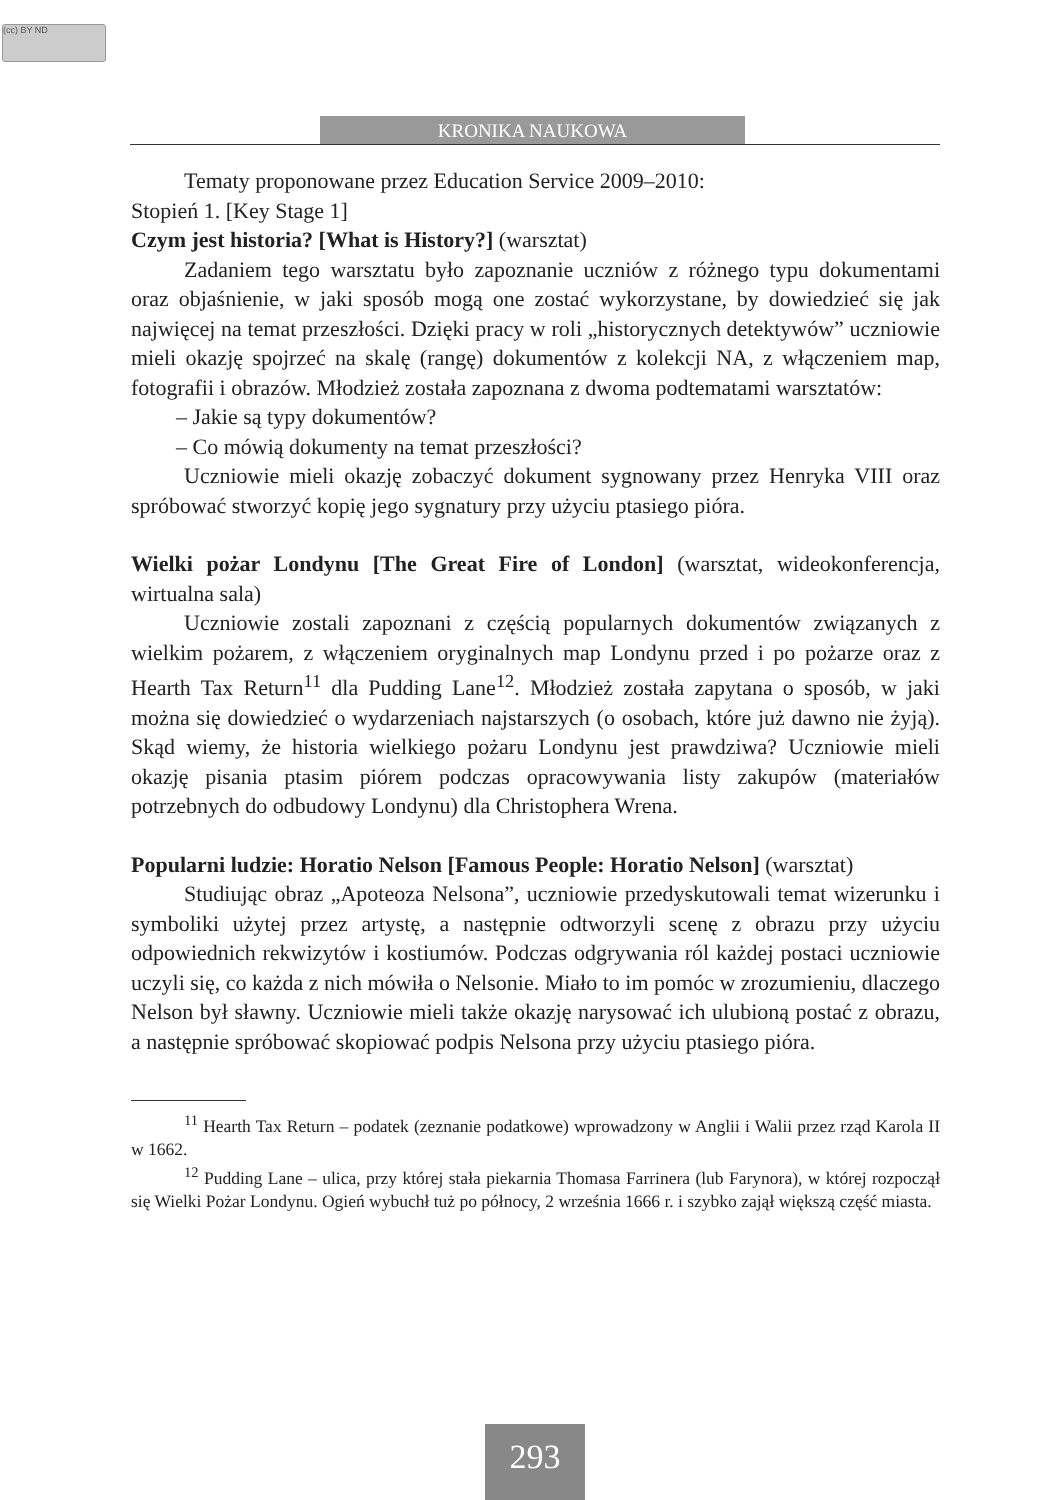(cc) BY ND
KRONIKA NAUKOWA
Tematy proponowane przez Education Service 2009–2010:
Stopień 1. [Key Stage 1]
Czym jest historia? [What is History?] (warsztat)
Zadaniem tego warsztatu było zapoznanie uczniów z różnego typu dokumentami oraz objaśnienie, w jaki sposób mogą one zostać wykorzystane, by dowiedzieć się jak najwięcej na temat przeszłości. Dzięki pracy w roli „historycznych detektywów” uczniowie mieli okazję spojrzeć na skalę (rangę) dokumentów z kolekcji NA, z włączeniem map, fotografii i obrazów. Młodzież została zapoznana z dwoma podtematami warsztatów:
– Jakie są typy dokumentów?
– Co mówią dokumenty na temat przeszłości?
Uczniowie mieli okazję zobaczyć dokument sygnowany przez Henryka VIII oraz spróbować stworzyć kopię jego sygnatury przy użyciu ptasiego pióra.
Wielki pożar Londynu [The Great Fire of London] (warsztat, wideokonferencja, wirtualna sala)
Uczniowie zostali zapoznani z częścią popularnych dokumentów związanych z wielkim pożarem, z włączeniem oryginalnych map Londynu przed i po pożarze oraz z Hearth Tax Return<sup>11</sup> dla Pudding Lane<sup>12</sup>. Młodzież została zapytana o sposób, w jaki można się dowiedzieć o wydarzeniach najstarszych (o osobach, które już dawno nie żyją). Skąd wiemy, że historia wielkiego pożaru Londynu jest prawdziwa? Uczniowie mieli okazję pisania ptasim piórem podczas opracowywania listy zakupów (materiałów potrzebnych do odbudowy Londynu) dla Christophera Wrena.
Popularni ludzie: Horatio Nelson [Famous People: Horatio Nelson] (warsztat)
Studiując obraz „Apoteoza Nelsona”, uczniowie przedyskutowali temat wizerunku i symboliki użytej przez artystę, a następnie odtworzyli scenę z obrazu przy użyciu odpowiednich rekwizytów i kostiumów. Podczas odgrywania ról każdej postaci uczniowie uczyli się, co każda z nich mówiła o Nelsonie. Miało to im pomóc w zrozumieniu, dlaczego Nelson był sławny. Uczniowie mieli także okazję narysować ich ulubioną postać z obrazu, a następnie spróbować skopiować podpis Nelsona przy użyciu ptasiego pióra.
<sup>11</sup> Hearth Tax Return – podatek (zeznanie podatkowe) wprowadzony w Anglii i Walii przez rząd Karola II w 1662.
<sup>12</sup> Pudding Lane – ulica, przy której stała piekarnia Thomasa Farrinera (lub Farynora), w której rozpoczął się Wielki Pożar Londynu. Ogień wybuchł tuż po północy, 2 września 1666 r. i szybko zajął większą część miasta.
293